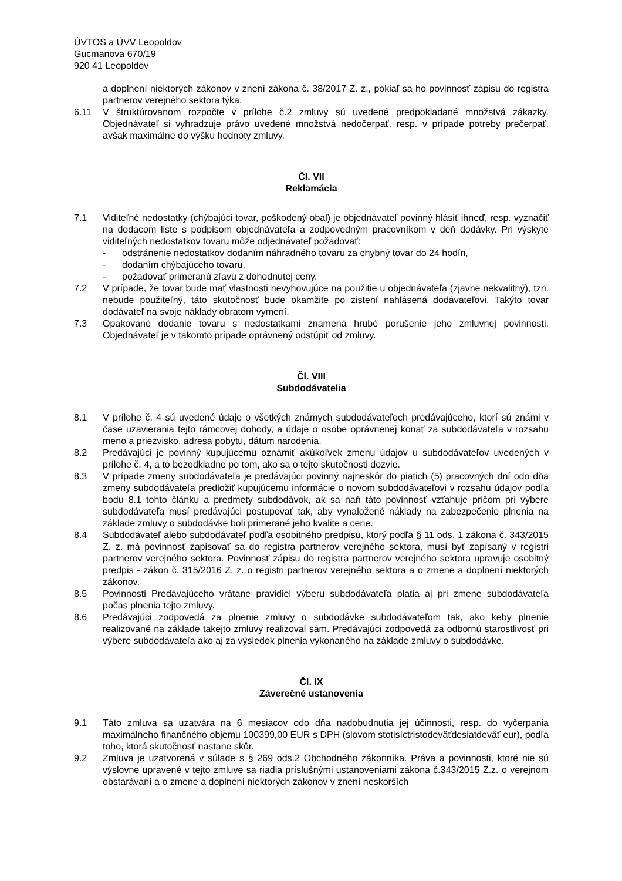ÚVTOS a ÚVV Leopoldov
Gucmanova 670/19
920 41 Leopoldov
a doplnení niektorých zákonov v znení zákona č. 38/2017 Z. z., pokiaľ sa ho povinnosť zápisu do registra partnerov verejného sektora týka.
6.11 V štruktúrovanom rozpočte v prílohe č.2 zmluvy sú uvedené predpokladané množstvá zákazky. Objednávateľ si vyhradzuje právo uvedené množstvá nedočerpať, resp. v prípade potreby prečerpať, avšak maximálne do výšku hodnoty zmluvy.
Čl. VII
Reklamácia
7.1 Viditeľné nedostatky (chýbajúci tovar, poškodený obal) je objednávateľ povinný hlásiť ihneď, resp. vyznačiť na dodacom liste s podpisom objednávateľa a zodpovedným pracovníkom v deň dodávky. Pri výskyte viditeľných nedostatkov tovaru môže odjednávateľ požadovať:
- odstránenie nedostatkov dodaním náhradného tovaru za chybný tovar do 24 hodín,
- dodaním chýbajúceho tovaru,
- požadovať primeranú zľavu z dohodnutej ceny.
7.2 V prípade, že tovar bude mať vlastnosti nevyhovujúce na použitie u objednávateľa (zjavne nekvalitný), tzn. nebude použiteľný, táto skutočnosť bude okamžite po zistení nahlásená dodávateľovi. Takýto tovar dodávateľ na svoje náklady obratom vymení.
7.3 Opakované dodanie tovaru s nedostatkami znamená hrubé porušenie jeho zmluvnej povinnosti. Objednávateľ je v takomto prípade oprávnený odstúpiť od zmluvy.
Čl. VIII
Subdodávatelia
8.1 V prílohe č. 4 sú uvedené údaje o všetkých známych subdodávateľoch predávajúceho, ktorí sú známi v čase uzavierania tejto rámcovej dohody, a údaje o osobe oprávnenej konať za subdodávateľa v rozsahu meno a priezvisko, adresa pobytu, dátum narodenia.
8.2 Predávajúci je povinný kupujúcemu oznámiť akúkoľvek zmenu údajov u subdodávateľov uvedených v prílohe č. 4, a to bezodkladne po tom, ako sa o tejto skutočnosti dozvie.
8.3 V prípade zmeny subdodávateľa je predávajúci povinný najneskôr do piatich (5) pracovných dní odo dňa zmeny subdodávateľa predložiť kupujúcemu informácie o novom subdodávateľovi v rozsahu údajov podľa bodu 8.1 tohto článku a predmety subdodávok, ak sa naň táto povinnosť vzťahuje pričom pri výbere subdodávateľa musí predávajúci postupovať tak, aby vynaložené náklady na zabezpečenie plnenia na základe zmluvy o subdodávke boli primerané jeho kvalite a cene.
8.4 Subdodávateľ alebo subdodávateľ podľa osobitného predpisu, ktorý podľa § 11 ods. 1 zákona č. 343/2015 Z. z. má povinnosť zapisovať sa do registra partnerov verejného sektora, musí byť zapísaný v registri partnerov verejného sektora. Povinnosť zápisu do registra partnerov verejného sektora upravuje osobitný predpis - zákon č. 315/2016 Z. z. o registri partnerov verejného sektora a o zmene a doplnení niektorých zákonov.
8.5 Povinnosti Predávajúceho vrátane pravidiel výberu subdodávateľa platia aj pri zmene subdodávateľa počas plnenia tejto zmluvy.
8.6 Predávajúci zodpovedá za plnenie zmluvy o subdodávke subdodávateľom tak, ako keby plnenie realizované na základe takejto zmluvy realizoval sám. Predávajúci zodpovedá za odbornú starostlivosť pri výbere subdodávateľa ako aj za výsledok plnenia vykonaného na základe zmluvy o subdodávke.
Čl. IX
Záverečné ustanovenia
9.1 Táto zmluva sa uzatvára na 6 mesiacov odo dňa nadobudnutia jej účinnosti, resp. do vyčerpania maximálneho finančného objemu 100399,00 EUR s DPH (slovom stotisíctristodeväťdesiatdeväť eur), podľa toho, ktorá skutočnosť nastane skôr.
9.2 Zmluva je uzatvorená v súlade s § 269 ods.2 Obchodného zákonníka. Práva a povinnosti, ktoré nie sú výslovne upravené v tejto zmluve sa riadia príslušnými ustanoveniami zákona č.343/2015 Z.z. o verejnom obstarávaní a o zmene a doplnení niektorých zákonov v znení neskorších